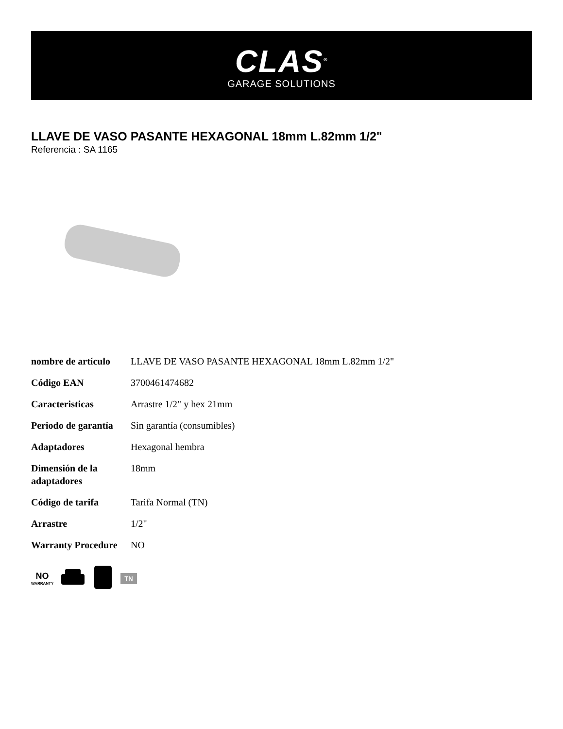CLAS<sup>®</sup>
GARAGE SOLUTIONS
LLAVE DE VASO PASANTE HEXAGONAL 18mm L.82mm 1/2"
Referencia : SA 1165
| nombre de artículo | LLAVE DE VASO PASANTE HEXAGONAL 18mm L.82mm 1/2" |
| Código EAN | 3700461474682 |
| Caracteristicas | Arrastre 1/2" y hex 21mm |
| Periodo de garantía | Sin garantía (consumibles) |
| Adaptadores | Hexagonal hembra |
| Dimensión de la adaptadores | 18mm |
| Código de tarifa | Tarifa Normal (TN) |
| Arrastre | 1/2" |
| Warranty Procedure | NO |
NO
WARRANTY
TN